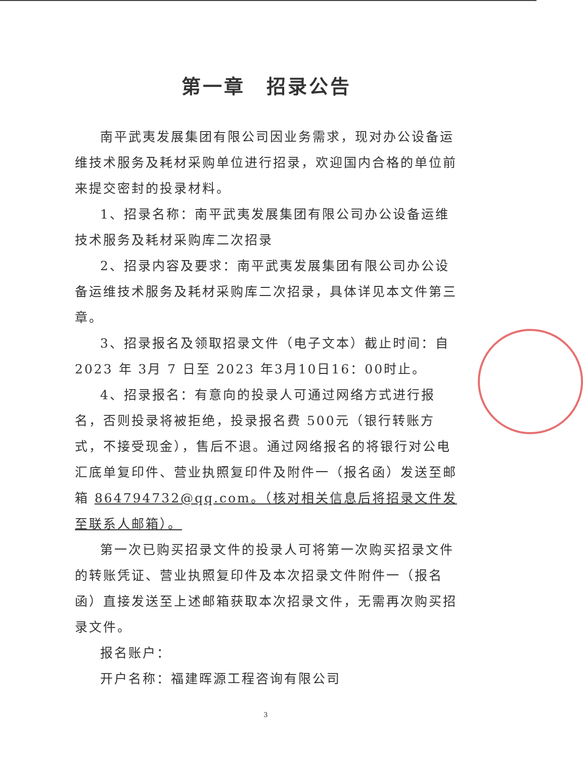第一章　招录公告
南平武夷发展集团有限公司因业务需求，现对办公设备运维技术服务及耗材采购单位进行招录，欢迎国内合格的单位前来提交密封的投录材料。
1、招录名称：南平武夷发展集团有限公司办公设备运维技术服务及耗材采购库二次招录
2、招录内容及要求：南平武夷发展集团有限公司办公设备运维技术服务及耗材采购库二次招录，具体详见本文件第三章。
3、招录报名及领取招录文件（电子文本）截止时间：自2023 年 3月 7 日至 2023 年3月10日16：00时止。
4、招录报名：有意向的投录人可通过网络方式进行报名，否则投录将被拒绝，投录报名费 500元（银行转账方式，不接受现金），售后不退。通过网络报名的将银行对公电汇底单复印件、营业执照复印件及附件一（报名函）发送至邮箱 864794732@qq.com。（核对相关信息后将招录文件发至联系人邮箱）。
第一次已购买招录文件的投录人可将第一次购买招录文件的转账凭证、营业执照复印件及本次招录文件附件一（报名函）直接发送至上述邮箱获取本次招录文件，无需再次购买招录文件。
报名账户：
开户名称：福建晖源工程咨询有限公司
3